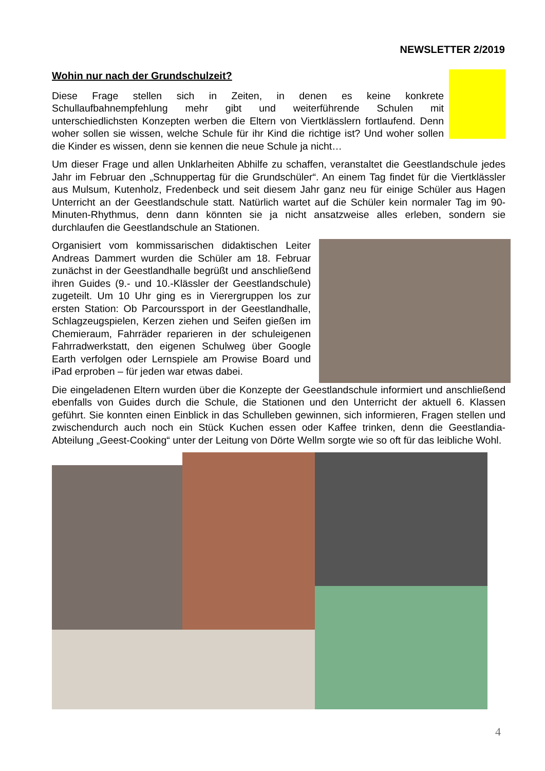NEWSLETTER 2/2019
Wohin nur nach der Grundschulzeit?
Diese Frage stellen sich in Zeiten, in denen es keine konkrete Schullaufbahnempfehlung mehr gibt und weiterführende Schulen mit unterschiedlichsten Konzepten werben die Eltern von Viertklässlern fortlaufend. Denn woher sollen sie wissen, welche Schule für ihr Kind die richtige ist? Und woher sollen die Kinder es wissen, denn sie kennen die neue Schule ja nicht…
Um dieser Frage und allen Unklarheiten Abhilfe zu schaffen, veranstaltet die Geestlandschule jedes Jahr im Februar den „Schnuppertag für die Grundschüler“. An einem Tag findet für die Viertklässler aus Mulsum, Kutenholz, Fredenbeck und seit diesem Jahr ganz neu für einige Schüler aus Hagen Unterricht an der Geestlandschule statt. Natürlich wartet auf die Schüler kein normaler Tag im 90-Minuten-Rhythmus, denn dann könnten sie ja nicht ansatzweise alles erleben, sondern sie durchlaufen die Geestlandschule an Stationen.
Organisiert vom kommissarischen didaktischen Leiter Andreas Dammert wurden die Schüler am 18. Februar zunächst in der Geestlandhalle begrüßt und anschließend ihren Guides (9.- und 10.-Klässler der Geestlandschule) zugeteilt. Um 10 Uhr ging es in Vierergruppen los zur ersten Station: Ob Parcourssport in der Geestlandhalle, Schlagzeugspielen, Kerzen ziehen und Seifen gießen im Chemieraum, Fahrräder reparieren in der schuleigenen Fahrradwerkstatt, den eigenen Schulweg über Google Earth verfolgen oder Lernspiele am Prowise Board und iPad erproben – für jeden war etwas dabei.
Die eingeladenen Eltern wurden über die Konzepte der Geestlandschule informiert und anschließend ebenfalls von Guides durch die Schule, die Stationen und den Unterricht der aktuell 6. Klassen geführt. Sie konnten einen Einblick in das Schulleben gewinnen, sich informieren, Fragen stellen und zwischendurch auch noch ein Stück Kuchen essen oder Kaffee trinken, denn die Geestlandia-Abteilung „Geest-Cooking“ unter der Leitung von Dörte Wellm sorgte wie so oft für das leibliche Wohl.
4